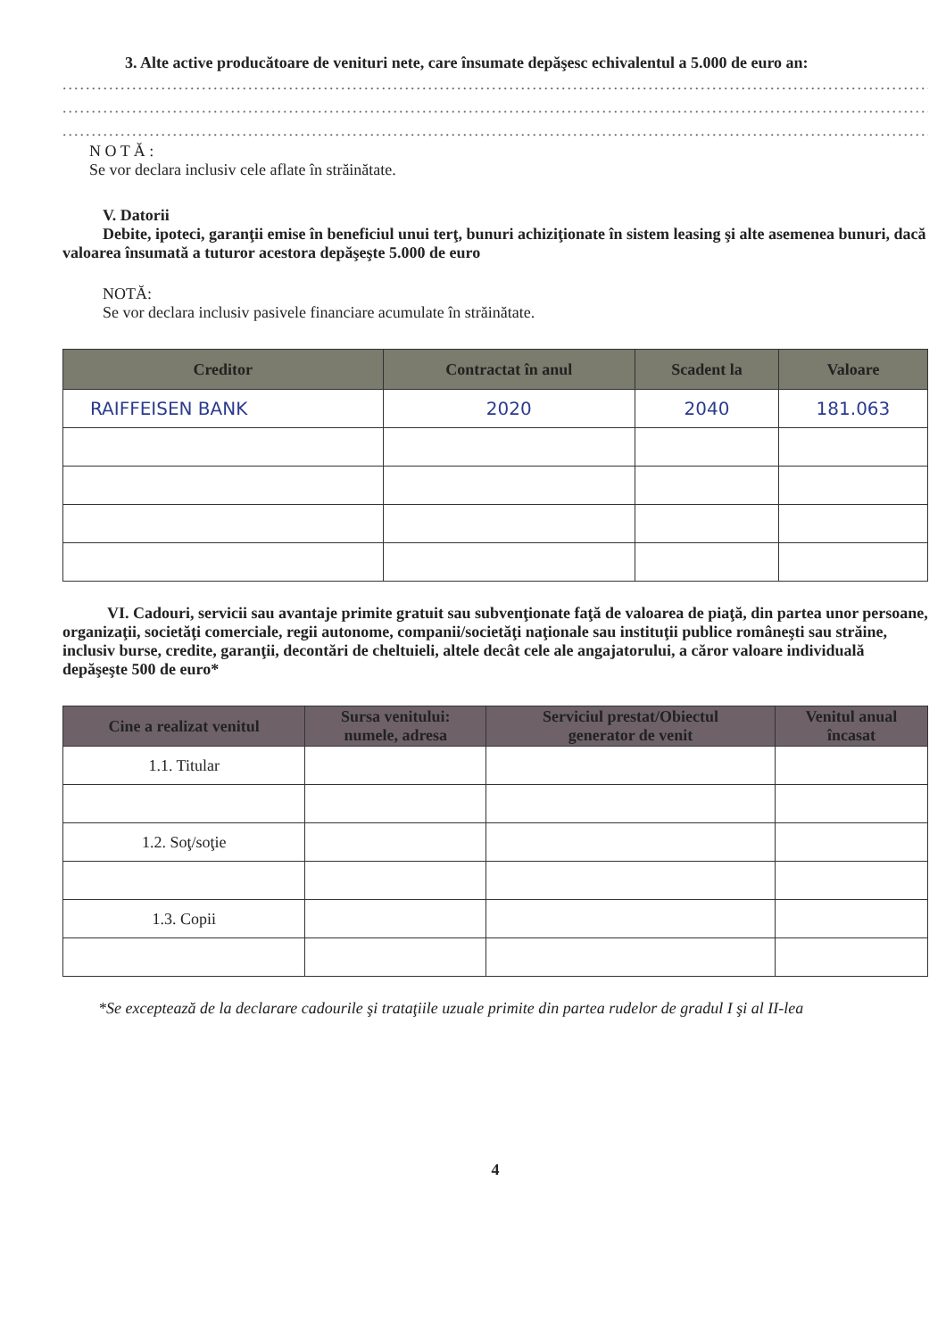3. Alte active producătoare de venituri nete, care însumate depăşesc echivalentul a 5.000 de euro an:
......................................................................................................................................................
......................................................................................................................................................
......................................................................................................................................................
N O T Ă :
Se vor declara inclusiv cele aflate în străinătate.
V. Datorii
Debite, ipoteci, garanţii emise în beneficiul unui terţ, bunuri achiziţionate în sistem leasing şi alte asemenea bunuri, dacă valoarea însumată a tuturor acestora depăşeşte 5.000 de euro
NOTĂ:
Se vor declara inclusiv pasivele financiare acumulate în străinătate.
| Creditor | Contractat în anul | Scadent la | Valoare |
| --- | --- | --- | --- |
| RAIFFEISEN BANK | 2020 | 2040 | 181.063 |
VI. Cadouri, servicii sau avantaje primite gratuit sau subvenţionate faţă de valoarea de piaţă, din partea unor persoane, organizaţii, societăţi comerciale, regii autonome, companii/societăţi naţionale sau instituţii publice româneşti sau străine, inclusiv burse, credite, garanţii, decontări de cheltuieli, altele decât cele ale angajatorului, a căror valoare individuală depăşeşte 500 de euro*
| Cine a realizat venitul | Sursa venitului: numele, adresa | Serviciul prestat/Obiectul generator de venit | Venitul anual încasat |
| --- | --- | --- | --- |
| 1.1. Titular | | | |
| 1.2. Soţ/soţie | | | |
| 1.3. Copii | | | |
*Se exceptează de la declarare cadourile şi trataţiile uzuale primite din partea rudelor de gradul I şi al II-lea
4